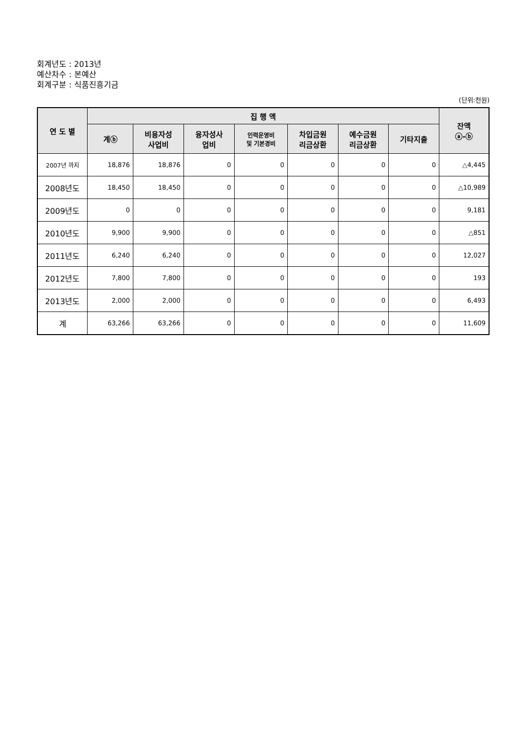회계년도 : 2013년
예산차수 : 본예산
회계구분 : 식품진흥기금
(단위:천원)
| 연 도 별 | 집 행 액 | | | | | | | 잔액 ⓐ-ⓑ |
| --- | --- | --- | --- | --- | --- | --- | --- | --- |
| | 계ⓑ | 비용자성 사업비 | 융자성사 업비 | 인력운영비 및 기본경비 | 차입금원 리금상환 | 예수금원 리금상환 | 기타지출 | |
| 2007년 까지 | 18,876 | 18,876 | 0 | 0 | 0 | 0 | 0 | △4,445 |
| 2008년도 | 18,450 | 18,450 | 0 | 0 | 0 | 0 | 0 | △10,989 |
| 2009년도 | 0 | 0 | 0 | 0 | 0 | 0 | 0 | 9,181 |
| 2010년도 | 9,900 | 9,900 | 0 | 0 | 0 | 0 | 0 | △851 |
| 2011년도 | 6,240 | 6,240 | 0 | 0 | 0 | 0 | 0 | 12,027 |
| 2012년도 | 7,800 | 7,800 | 0 | 0 | 0 | 0 | 0 | 193 |
| 2013년도 | 2,000 | 2,000 | 0 | 0 | 0 | 0 | 0 | 6,493 |
| 계 | 63,266 | 63,266 | 0 | 0 | 0 | 0 | 0 | 11,609 |